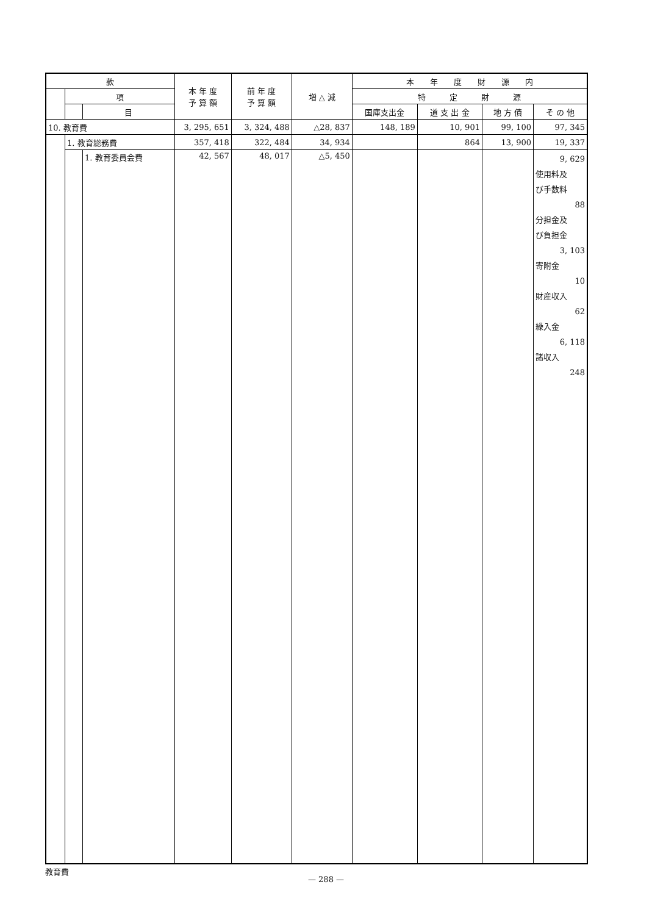| 款 | | | 本 年 度 予 算 額 | 前 年 度 予 算 額 | 増 △ 減 | 本 年 度 財 源 内 | | | |
| --- | --- | --- | --- | --- | --- | --- | --- | --- | --- |
| | 項 | | | | | 特 定 財 源 | | | |
| | | 目 | | | | 国庫支出金 | 道 支 出 金 | 地 方 債 | そ の 他 |
| 10. 教育費 | | | 3, 295, 651 | 3, 324, 488 | △28, 837 | 148, 189 | 10, 901 | 99, 100 | 97, 345 |
| | 1. 教育総務費 | | 357, 418 | 322, 484 | 34, 934 | | 864 | 13, 900 | 19, 337 |
| | | 1. 教育委員会費 | 42, 567 | 48, 017 | △5, 450 | | | | 9, 629 使用料及 び手数料 88 分担金及 び負担金 3, 103 寄附金 10 財産収入 62 繰入金 6, 118 諸収入 248 |
教育費
— 288 —